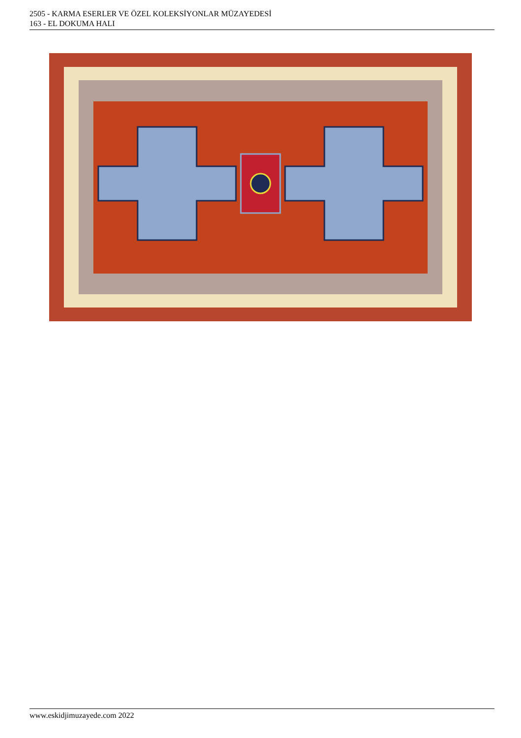2505 - KARMA ESERLER VE ÖZEL KOLEKSİYONLAR MÜZAYEDESİ
163 - EL DOKUMA HALI
www.eskidjimuzayede.com 2022